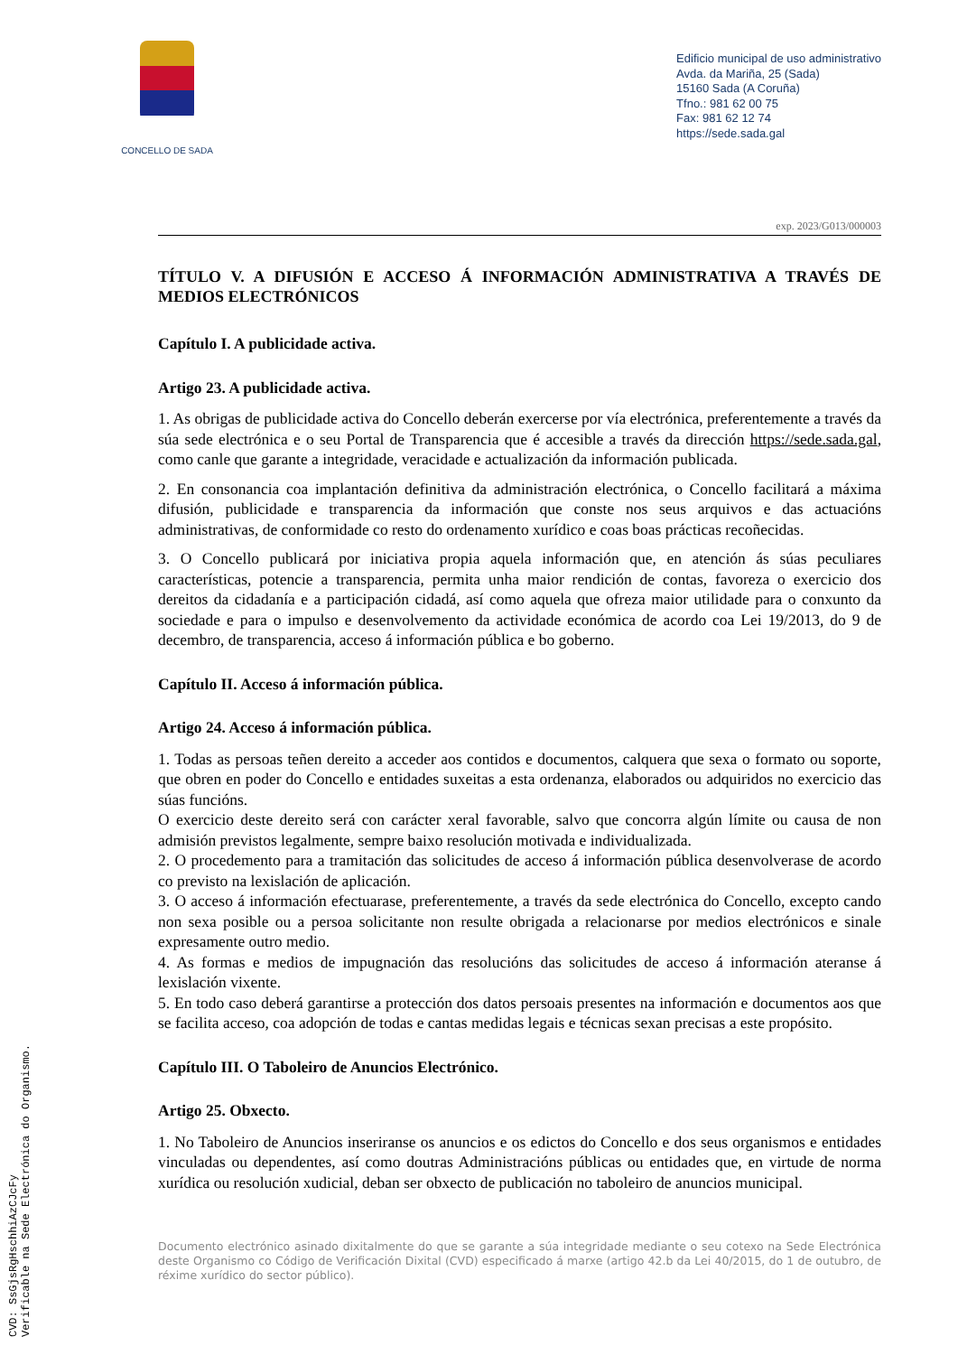CONCELLO DE SADA
Edificio municipal de uso administrativo
Avda. da Mariña, 25 (Sada)
15160 Sada (A Coruña)
Tfno.: 981 62 00 75
Fax: 981 62 12 74
https://sede.sada.gal
exp. 2023/G013/000003
TÍTULO V. A DIFUSIÓN E ACCESO Á INFORMACIÓN ADMINISTRATIVA A TRAVÉS DE MEDIOS ELECTRÓNICOS
Capítulo I. A publicidade activa.
Artigo 23. A publicidade activa.
1. As obrigas de publicidade activa do Concello deberán exercerse por vía electrónica, preferentemente a través da súa sede electrónica e o seu Portal de Transparencia que é accesible a través da dirección https://sede.sada.gal, como canle que garante a integridade, veracidade e actualización da información publicada.
2. En consonancia coa implantación definitiva da administración electrónica, o Concello facilitará a máxima difusión, publicidade e transparencia da información que conste nos seus arquivos e das actuacións administrativas, de conformidade co resto do ordenamento xurídico e coas boas prácticas recoñecidas.
3. O Concello publicará por iniciativa propia aquela información que, en atención ás súas peculiares características, potencie a transparencia, permita unha maior rendición de contas, favoreza o exercicio dos dereitos da cidadanía e a participación cidadá, así como aquela que ofreza maior utilidade para o conxunto da sociedade e para o impulso e desenvolvemento da actividade económica de acordo coa Lei 19/2013, do 9 de decembro, de transparencia, acceso á información pública e bo goberno.
Capítulo II. Acceso á información pública.
Artigo 24. Acceso á información pública.
1. Todas as persoas teñen dereito a acceder aos contidos e documentos, calquera que sexa o formato ou soporte, que obren en poder do Concello e entidades suxeitas a esta ordenanza, elaborados ou adquiridos no exercicio das súas funcións.
O exercicio deste dereito será con carácter xeral favorable, salvo que concorra algún límite ou causa de non admisión previstos legalmente, sempre baixo resolución motivada e individualizada.
2. O procedemento para a tramitación das solicitudes de acceso á información pública desenvolverase de acordo co previsto na lexislación de aplicación.
3. O acceso á información efectuarase, preferentemente, a través da sede electrónica do Concello, excepto cando non sexa posible ou a persoa solicitante non resulte obrigada a relacionarse por medios electrónicos e sinale expresamente outro medio.
4. As formas e medios de impugnación das resolucións das solicitudes de acceso á información ateranse á lexislación vixente.
5. En todo caso deberá garantirse a protección dos datos persoais presentes na información e documentos aos que se facilita acceso, coa adopción de todas e cantas medidas legais e técnicas sexan precisas a este propósito.
Capítulo III. O Taboleiro de Anuncios Electrónico.
Artigo 25. Obxecto.
1. No Taboleiro de Anuncios inseriranse os anuncios e os edictos do Concello e dos seus organismos e entidades vinculadas ou dependentes, así como doutras Administracións públicas ou entidades que, en virtude de norma xurídica ou resolución xudicial, deban ser obxecto de publicación no taboleiro de anuncios municipal.
Documento electrónico asinado dixitalmente do que se garante a súa integridade mediante o seu cotexo na Sede Electrónica deste Organismo co Código de Verificación Dixital (CVD) especificado á marxe (artigo 42.b da Lei 40/2015, do 1 de outubro, de réxime xurídico do sector público).
CVD: SsGjsRgHschhiAzCJcFy
Verificable na Sede Electrónica do Organismo.